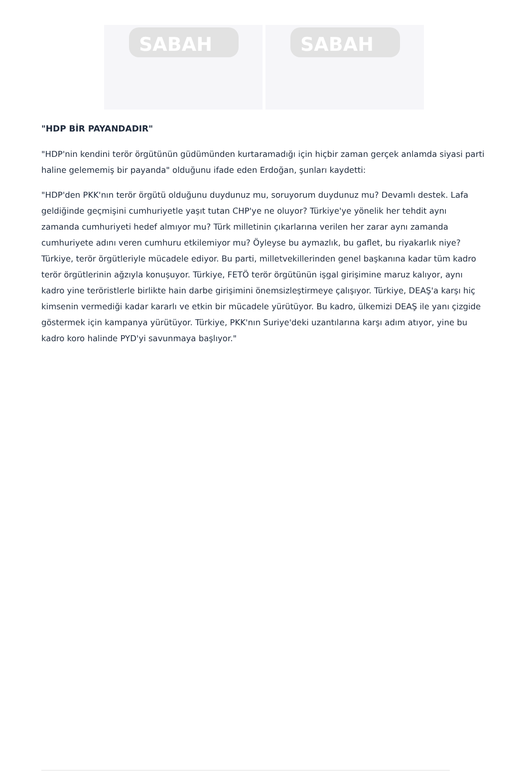SABAH
SABAH
"HDP BİR PAYANDADIR"
"HDP'nin kendini terör örgütünün güdümünden kurtaramadığı için hiçbir zaman gerçek anlamda siyasi parti haline gelememiş bir payanda" olduğunu ifade eden Erdoğan, şunları kaydetti:
"HDP'den PKK'nın terör örgütü olduğunu duydunuz mu, soruyorum duydunuz mu? Devamlı destek. Lafa geldiğinde geçmişini cumhuriyetle yaşıt tutan CHP'ye ne oluyor? Türkiye'ye yönelik her tehdit aynı zamanda cumhuriyeti hedef almıyor mu? Türk milletinin çıkarlarına verilen her zarar aynı zamanda cumhuriyete adını veren cumhuru etkilemiyor mu? Öyleyse bu aymazlık, bu gaflet, bu riyakarlık niye? Türkiye, terör örgütleriyle mücadele ediyor. Bu parti, milletvekillerinden genel başkanına kadar tüm kadro terör örgütlerinin ağzıyla konuşuyor. Türkiye, FETÖ terör örgütünün işgal girişimine maruz kalıyor, aynı kadro yine teröristlerle birlikte hain darbe girişimini önemsizleştirmeye çalışıyor. Türkiye, DEAŞ'a karşı hiç kimsenin vermediği kadar kararlı ve etkin bir mücadele yürütüyor. Bu kadro, ülkemizi DEAŞ ile yanı çizgide göstermek için kampanya yürütüyor. Türkiye, PKK'nın Suriye'deki uzantılarına karşı adım atıyor, yine bu kadro koro halinde PYD'yi savunmaya başlıyor."